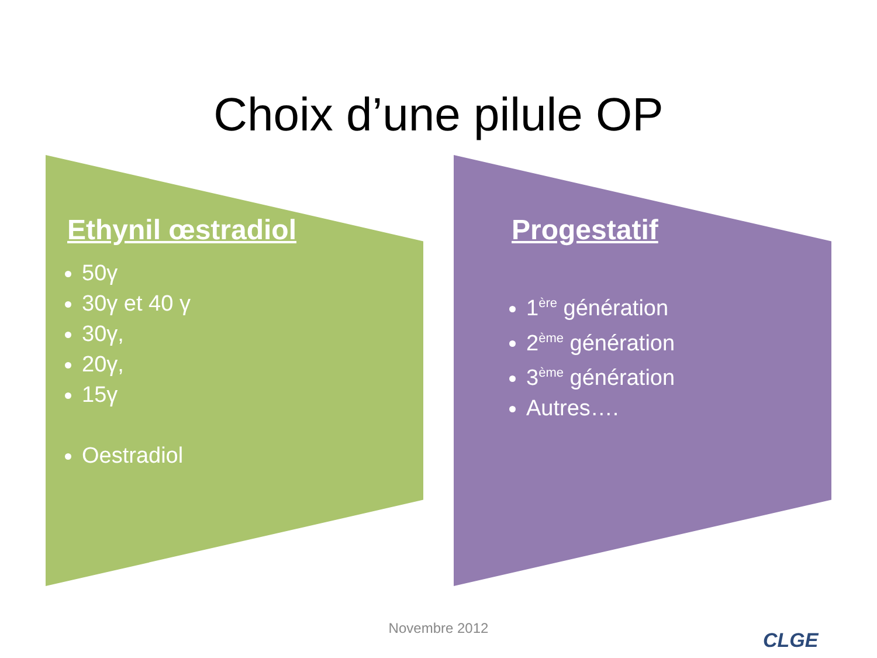Choix d’une pilule OP
Ethynil œstradiol
50γ
30γ et 40 γ
30γ,
20γ,
15γ
Oestradiol
Progestatif
1<sup>ère</sup> génération
2<sup>ème</sup> génération
3<sup>ème</sup> génération
Autres….
Novembre 2012
CLGE